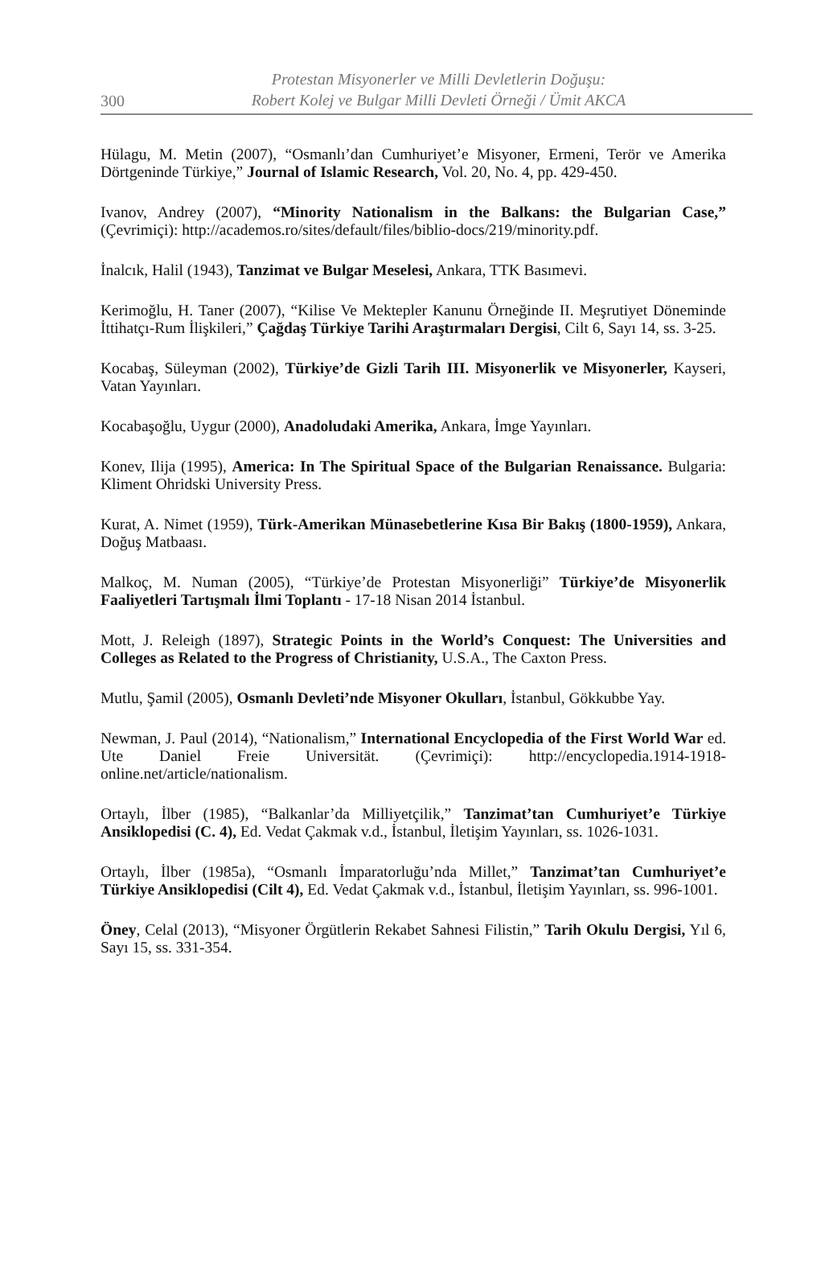300
Protestan Misyonerler ve Milli Devletlerin Doğuşu:
Robert Kolej ve Bulgar Milli Devleti Örneği / Ümit AKCA
Hülagu, M. Metin (2007), “Osmanlı’dan Cumhuriyet’e Misyoner, Ermeni, Terör ve Amerika Dörtgeninde Türkiye,” Journal of Islamic Research, Vol. 20, No. 4, pp. 429-450.
Ivanov, Andrey (2007), “Minority Nationalism in the Balkans: the Bulgarian Case,” (Çevrimiçi): http://academos.ro/sites/default/files/biblio-docs/219/minority.pdf.
İnalcık, Halil (1943), Tanzimat ve Bulgar Meselesi, Ankara, TTK Basımevi.
Kerimoğlu, H. Taner (2007), “Kilise Ve Mektepler Kanunu Örneğinde II. Meşrutiyet Döneminde İttihatçı-Rum İlişkileri,” Çağdaş Türkiye Tarihi Araştırmaları Dergisi, Cilt 6, Sayı 14, ss. 3-25.
Kocabaş, Süleyman (2002), Türkiye’de Gizli Tarih III. Misyonerlik ve Misyonerler, Kayseri, Vatan Yayınları.
Kocabaşoğlu, Uygur (2000), Anadoludaki Amerika, Ankara, İmge Yayınları.
Konev, Ilija (1995), America: In The Spiritual Space of the Bulgarian Renaissance. Bulgaria: Kliment Ohridski University Press.
Kurat, A. Nimet (1959), Türk-Amerikan Münasebetlerine Kısa Bir Bakış (1800-1959), Ankara, Doğuş Matbaası.
Malkoç, M. Numan (2005), “Türkiye’de Protestan Misyonerliği” Türkiye’de Misyonerlik Faaliyetleri Tartışmalı İlmi Toplantı - 17-18 Nisan 2014 İstanbul.
Mott, J. Releigh (1897), Strategic Points in the World’s Conquest: The Universities and Colleges as Related to the Progress of Christianity, U.S.A., The Caxton Press.
Mutlu, Şamil (2005), Osmanlı Devleti’nde Misyoner Okulları, İstanbul, Gökkubbe Yay.
Newman, J. Paul (2014), “Nationalism,” International Encyclopedia of the First World War ed. Ute Daniel Freie Universität. (Çevrimiçi): http://encyclopedia.1914-1918-online.net/article/nationalism.
Ortaylı, İlber (1985), “Balkanlar’da Milliyetçilik,” Tanzimat’tan Cumhuriyet’e Türkiye Ansiklopedisi (C. 4), Ed. Vedat Çakmak v.d., İstanbul, İletişim Yayınları, ss. 1026-1031.
Ortaylı, İlber (1985a), “Osmanlı İmparatorluğu’nda Millet,” Tanzimat’tan Cumhuriyet’e Türkiye Ansiklopedisi (Cilt 4), Ed. Vedat Çakmak v.d., İstanbul, İletişim Yayınları, ss. 996-1001.
Öney, Celal (2013), “Misyoner Örgütlerin Rekabet Sahnesi Filistin,” Tarih Okulu Dergisi, Yıl 6, Sayı 15, ss. 331-354.